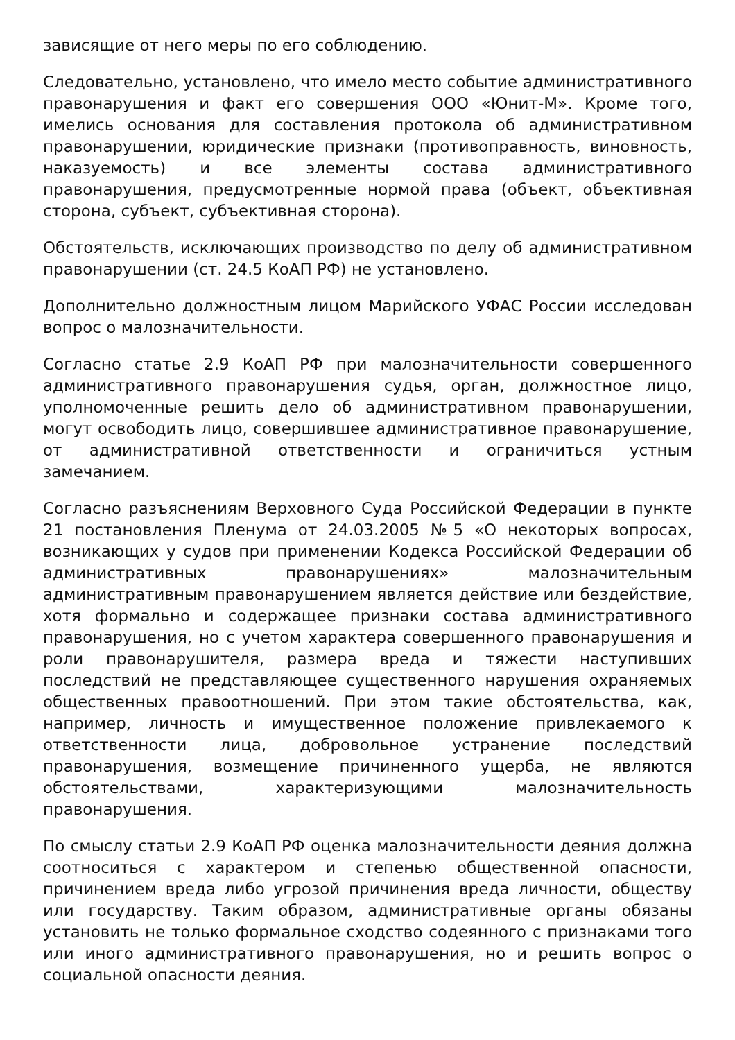зависящие от него меры по его соблюдению.
Следовательно, установлено, что имело место событие административного правонарушения и факт его совершения ООО «Юнит-М». Кроме того, имелись основания для составления протокола об административном правонарушении, юридические признаки (противоправность, виновность, наказуемость) и все элементы состава административного правонарушения, предусмотренные нормой права (объект, объективная сторона, субъект, субъективная сторона).
Обстоятельств, исключающих производство по делу об административном правонарушении (ст. 24.5 КоАП РФ) не установлено.
Дополнительно должностным лицом Марийского УФАС России исследован вопрос о малозначительности.
Согласно статье 2.9 КоАП РФ при малозначительности совершенного административного правонарушения судья, орган, должностное лицо, уполномоченные решить дело об административном правонарушении, могут освободить лицо, совершившее административное правонарушение, от административной ответственности и ограничиться устным замечанием.
Согласно разъяснениям Верховного Суда Российской Федерации в пункте 21 постановления Пленума от 24.03.2005 №5 «О некоторых вопросах, возникающих у судов при применении Кодекса Российской Федерации об административных правонарушениях» малозначительным административным правонарушением является действие или бездействие, хотя формально и содержащее признаки состава административного правонарушения, но с учетом характера совершенного правонарушения и роли правонарушителя, размера вреда и тяжести наступивших последствий не представляющее существенного нарушения охраняемых общественных правоотношений. При этом такие обстоятельства, как, например, личность и имущественное положение привлекаемого к ответственности лица, добровольное устранение последствий правонарушения, возмещение причиненного ущерба, не являются обстоятельствами, характеризующими малозначительность правонарушения.
По смыслу статьи 2.9 КоАП РФ оценка малозначительности деяния должна соотноситься с характером и степенью общественной опасности, причинением вреда либо угрозой причинения вреда личности, обществу или государству. Таким образом, административные органы обязаны установить не только формальное сходство содеянного с признаками того или иного административного правонарушения, но и решить вопрос о социальной опасности деяния.